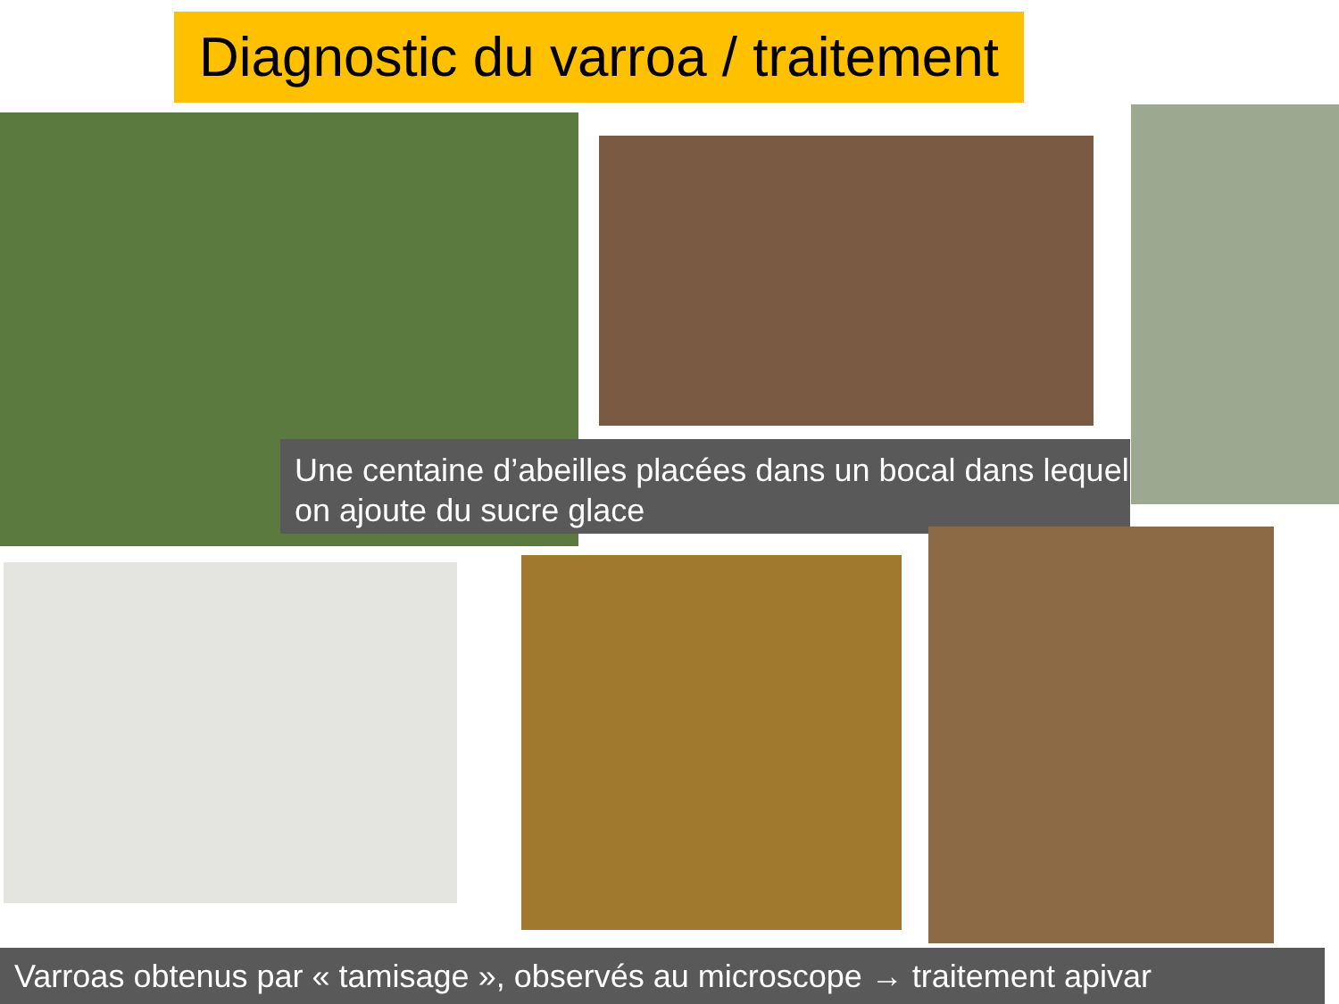Diagnostic du varroa / traitement
Une centaine d’abeilles placées dans un bocal dans lequel on ajoute du sucre glace
Varroas obtenus par « tamisage », observés au microscope → traitement apivar